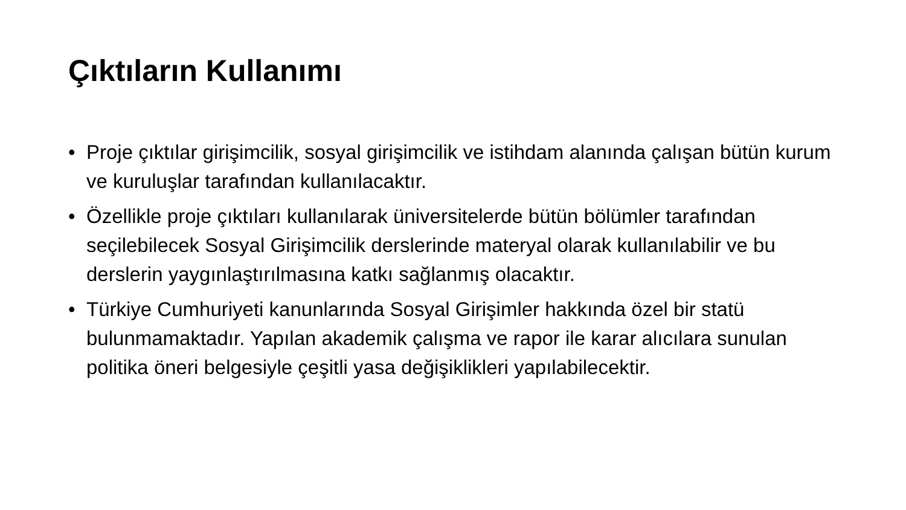Çıktıların Kullanımı
• Proje çıktılar girişimcilik, sosyal girişimcilik ve istihdam alanında çalışan bütün kurum ve kuruluşlar tarafından kullanılacaktır.
• Özellikle proje çıktıları kullanılarak üniversitelerde bütün bölümler tarafından seçilebilecek Sosyal Girişimcilik derslerinde materyal olarak kullanılabilir ve bu derslerin yaygınlaştırılmasına katkı sağlanmış olacaktır.
• Türkiye Cumhuriyeti kanunlarında Sosyal Girişimler hakkında özel bir statü bulunmamaktadır. Yapılan akademik çalışma ve rapor ile karar alıcılara sunulan politika öneri belgesiyle çeşitli yasa değişiklikleri yapılabilecektir.